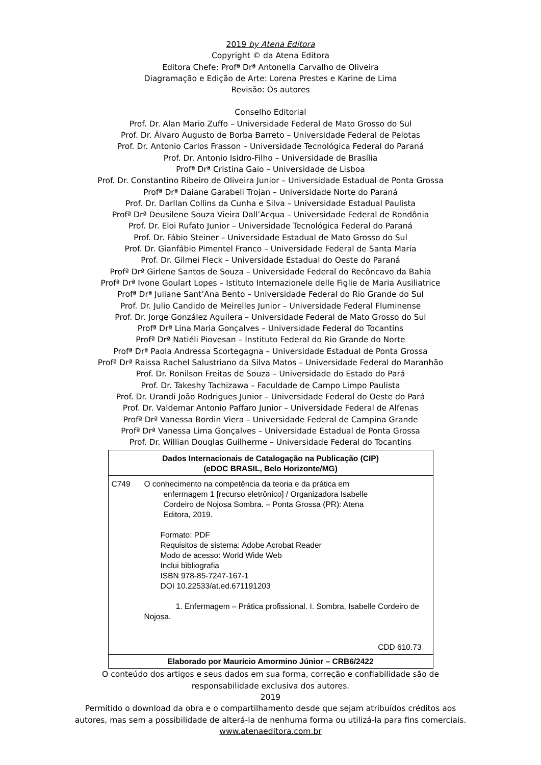2019 by Atena Editora
Copyright © da Atena Editora
Editora Chefe: Profª Drª Antonella Carvalho de Oliveira
Diagramação e Edição de Arte: Lorena Prestes e Karine de Lima
Revisão: Os autores
Conselho Editorial
Prof. Dr. Alan Mario Zuffo – Universidade Federal de Mato Grosso do Sul
Prof. Dr. Álvaro Augusto de Borba Barreto – Universidade Federal de Pelotas
Prof. Dr. Antonio Carlos Frasson – Universidade Tecnológica Federal do Paraná
Prof. Dr. Antonio Isidro-Filho – Universidade de Brasília
Profª Drª Cristina Gaio – Universidade de Lisboa
Prof. Dr. Constantino Ribeiro de Oliveira Junior – Universidade Estadual de Ponta Grossa
Profª Drª Daiane Garabeli Trojan – Universidade Norte do Paraná
Prof. Dr. Darllan Collins da Cunha e Silva – Universidade Estadual Paulista
Profª Drª Deusilene Souza Vieira Dall’Acqua – Universidade Federal de Rondônia
Prof. Dr. Eloi Rufato Junior – Universidade Tecnológica Federal do Paraná
Prof. Dr. Fábio Steiner – Universidade Estadual de Mato Grosso do Sul
Prof. Dr. Gianfábio Pimentel Franco – Universidade Federal de Santa Maria
Prof. Dr. Gilmei Fleck – Universidade Estadual do Oeste do Paraná
Profª Drª Girlene Santos de Souza – Universidade Federal do Recôncavo da Bahia
Profª Drª Ivone Goulart Lopes – Istituto Internazionele delle Figlie de Maria Ausiliatrice
Profª Drª Juliane Sant’Ana Bento – Universidade Federal do Rio Grande do Sul
Prof. Dr. Julio Candido de Meirelles Junior – Universidade Federal Fluminense
Prof. Dr. Jorge González Aguilera – Universidade Federal de Mato Grosso do Sul
Profª Drª Lina Maria Gonçalves – Universidade Federal do Tocantins
Profª Drª Natiéli Piovesan – Instituto Federal do Rio Grande do Norte
Profª Drª Paola Andressa Scortegagna – Universidade Estadual de Ponta Grossa
Profª Drª Raissa Rachel Salustriano da Silva Matos – Universidade Federal do Maranhão
Prof. Dr. Ronilson Freitas de Souza – Universidade do Estado do Pará
Prof. Dr. Takeshy Tachizawa – Faculdade de Campo Limpo Paulista
Prof. Dr. Urandi João Rodrigues Junior – Universidade Federal do Oeste do Pará
Prof. Dr. Valdemar Antonio Paffaro Junior – Universidade Federal de Alfenas
Profª Drª Vanessa Bordin Viera – Universidade Federal de Campina Grande
Profª Drª Vanessa Lima Gonçalves – Universidade Estadual de Ponta Grossa
Prof. Dr. Willian Douglas Guilherme – Universidade Federal do Tocantins
Dados Internacionais de Catalogação na Publicação (CIP)
(eDOC BRASIL, Belo Horizonte/MG)
C749 O conhecimento na competência da teoria e da prática em
enfermagem 1 [recurso eletrônico] / Organizadora Isabelle
Cordeiro de Nojosa Sombra. – Ponta Grossa (PR): Atena
Editora, 2019.
Formato: PDF
Requisitos de sistema: Adobe Acrobat Reader
Modo de acesso: World Wide Web
Inclui bibliografia
ISBN 978-85-7247-167-1
DOI 10.22533/at.ed.671191203
1. Enfermagem – Prática profissional. I. Sombra, Isabelle Cordeiro de Nojosa.
CDD 610.73
Elaborado por Maurício Amormino Júnior – CRB6/2422
O conteúdo dos artigos e seus dados em sua forma, correção e confiabilidade são de
responsabilidade exclusiva dos autores.
2019
Permitido o download da obra e o compartilhamento desde que sejam atribuídos créditos aos
autores, mas sem a possibilidade de alterá-la de nenhuma forma ou utilizá-la para fins comerciais.
www.atenaeditora.com.br